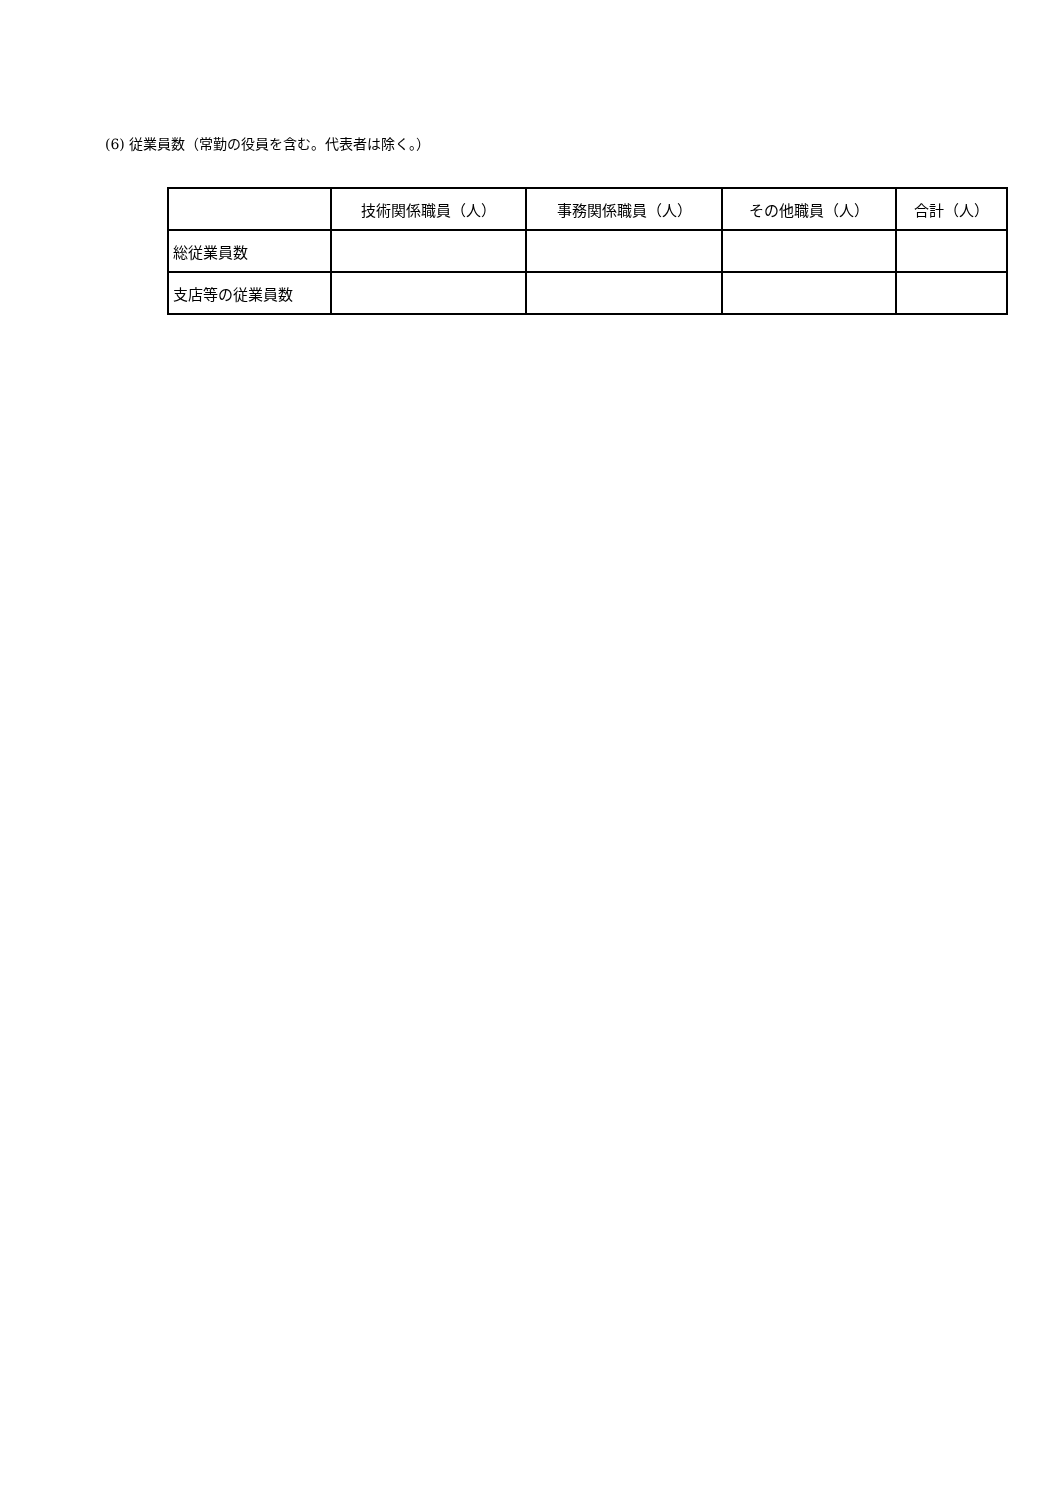(6) 従業員数（常勤の役員を含む。代表者は除く。）
| | 技術関係職員（人） | 事務関係職員（人） | その他職員（人） | 合計（人） |
| --- | --- | --- | --- | --- |
| 総従業員数 | | | | |
| 支店等の従業員数 | | | | |